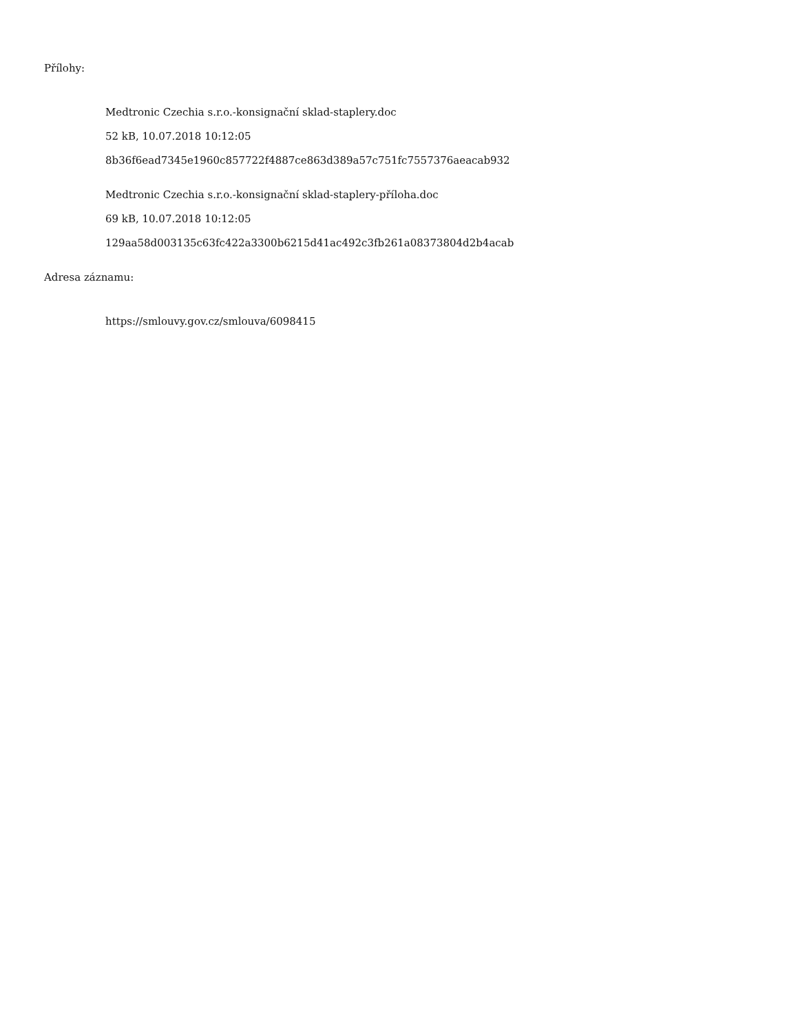Přílohy:
Medtronic Czechia s.r.o.-konsignační sklad-staplery.doc
52 kB, 10.07.2018 10:12:05
8b36f6ead7345e1960c857722f4887ce863d389a57c751fc7557376aeacab932
Medtronic Czechia s.r.o.-konsignační sklad-staplery-příloha.doc
69 kB, 10.07.2018 10:12:05
129aa58d003135c63fc422a3300b6215d41ac492c3fb261a08373804d2b4acab
Adresa záznamu:
https://smlouvy.gov.cz/smlouva/6098415